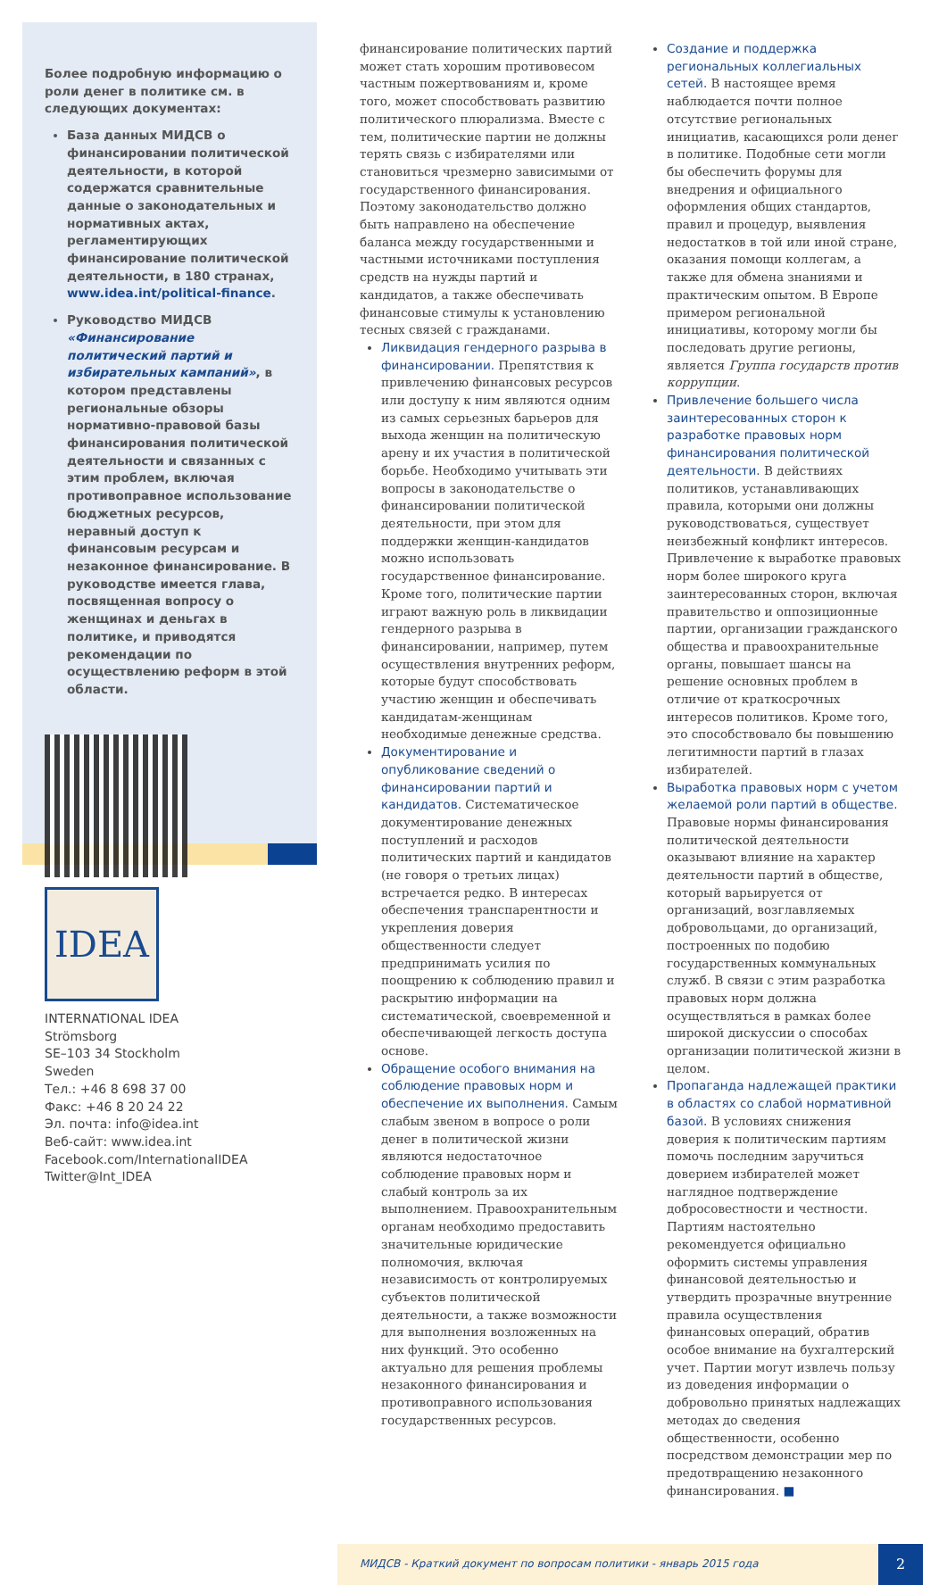Более подробную информацию о роли денег в политике см. в следующих документах:
База данных МИДСВ о финансировании политической деятельности, в которой содержатся сравнительные данные о законодательных и нормативных актах, регламентирующих финансирование политической деятельности, в 180 странах, www.idea.int/political-finance.
Руководство МИДСВ «Финансирование политический партий и избирательных кампаний», в котором представлены региональные обзоры нормативно-правовой базы финансирования политической деятельности и связанных с этим проблем, включая противоправное использование бюджетных ресурсов, неравный доступ к финансовым ресурсам и незаконное финансирование. В руководстве имеется глава, посвященная вопросу о женщинах и деньгах в политике, и приводятся рекомендации по осуществлению реформ в этой области.
IDEA
INTERNATIONAL IDEA
Strömsborg
SE–103 34 Stockholm
Sweden
Тел.: +46 8 698 37 00
Факс: +46 8 20 24 22
Эл. почта: info@idea.int
Веб-сайт: www.idea.int
Facebook.com/InternationalIDEA
Twitter@Int_IDEA
финансирование политических партий может стать хорошим противовесом частным пожертвованиям и, кроме того, может способствовать развитию политического плюрализма. Вместе с тем, политические партии не должны терять связь с избирателями или становиться чрезмерно зависимыми от государственного финансирования. Поэтому законодательство должно быть направлено на обеспечение баланса между государственными и частными источниками поступления средств на нужды партий и кандидатов, а также обеспечивать финансовые стимулы к установлению тесных связей с гражданами.
Ликвидация гендерного разрыва в финансировании. Препятствия к привлечению финансовых ресурсов или доступу к ним являются одним из самых серьезных барьеров для выхода женщин на политическую арену и их участия в политической борьбе. Необходимо учитывать эти вопросы в законодательстве о финансировании политической деятельности, при этом для поддержки женщин-кандидатов можно использовать государственное финансирование. Кроме того, политические партии играют важную роль в ликвидации гендерного разрыва в финансировании, например, путем осуществления внутренних реформ, которые будут способствовать участию женщин и обеспечивать кандидатам-женщинам необходимые денежные средства.
Документирование и опубликование сведений о финансировании партий и кандидатов. Систематическое документирование денежных поступлений и расходов политических партий и кандидатов (не говоря о третьих лицах) встречается редко. В интересах обеспечения транспарентности и укрепления доверия общественности следует предпринимать усилия по поощрению к соблюдению правил и раскрытию информации на систематической, своевременной и обеспечивающей легкость доступа основе.
Обращение особого внимания на соблюдение правовых норм и обеспечение их выполнения. Самым слабым звеном в вопросе о роли денег в политической жизни являются недостаточное соблюдение правовых норм и слабый контроль за их выполнением. Правоохранительным органам необходимо предоставить значительные юридические полномочия, включая независимость от контролируемых субъектов политической деятельности, а также возможности для выполнения возложенных на них функций. Это особенно актуально для решения проблемы незаконного финансирования и противоправного использования государственных ресурсов.
Создание и поддержка региональных коллегиальных сетей. В настоящее время наблюдается почти полное отсутствие региональных инициатив, касающихся роли денег в политике. Подобные сети могли бы обеспечить форумы для внедрения и официального оформления общих стандартов, правил и процедур, выявления недостатков в той или иной стране, оказания помощи коллегам, а также для обмена знаниями и практическим опытом. В Европе примером региональной инициативы, которому могли бы последовать другие регионы, является Группа государств против коррупции.
Привлечение большего числа заинтересованных сторон к разработке правовых норм финансирования политической деятельности. В действиях политиков, устанавливающих правила, которыми они должны руководствоваться, существует неизбежный конфликт интересов. Привлечение к выработке правовых норм более широкого круга заинтересованных сторон, включая правительство и оппозиционные партии, организации гражданского общества и правоохранительные органы, повышает шансы на решение основных проблем в отличие от краткосрочных интересов политиков. Кроме того, это способствовало бы повышению легитимности партий в глазах избирателей.
Выработка правовых норм с учетом желаемой роли партий в обществе. Правовые нормы финансирования политической деятельности оказывают влияние на характер деятельности партий в обществе, который варьируется от организаций, возглавляемых добровольцами, до организаций, построенных по подобию государственных коммунальных служб. В связи с этим разработка правовых норм должна осуществляться в рамках более широкой дискуссии о способах организации политической жизни в целом.
Пропаганда надлежащей практики в областях со слабой нормативной базой. В условиях снижения доверия к политическим партиям помочь последним заручиться доверием избирателей может наглядное подтверждение добросовестности и честности. Партиям настоятельно рекомендуется официально оформить системы управления финансовой деятельностью и утвердить прозрачные внутренние правила осуществления финансовых операций, обратив особое внимание на бухгалтерский учет. Партии могут извлечь пользу из доведения информации о добровольно принятых надлежащих методах до сведения общественности, особенно посредством демонстрации мер по предотвращению незаконного финансирования. ■
МИДСВ - Краткий документ по вопросам политики - январь 2015 года
2